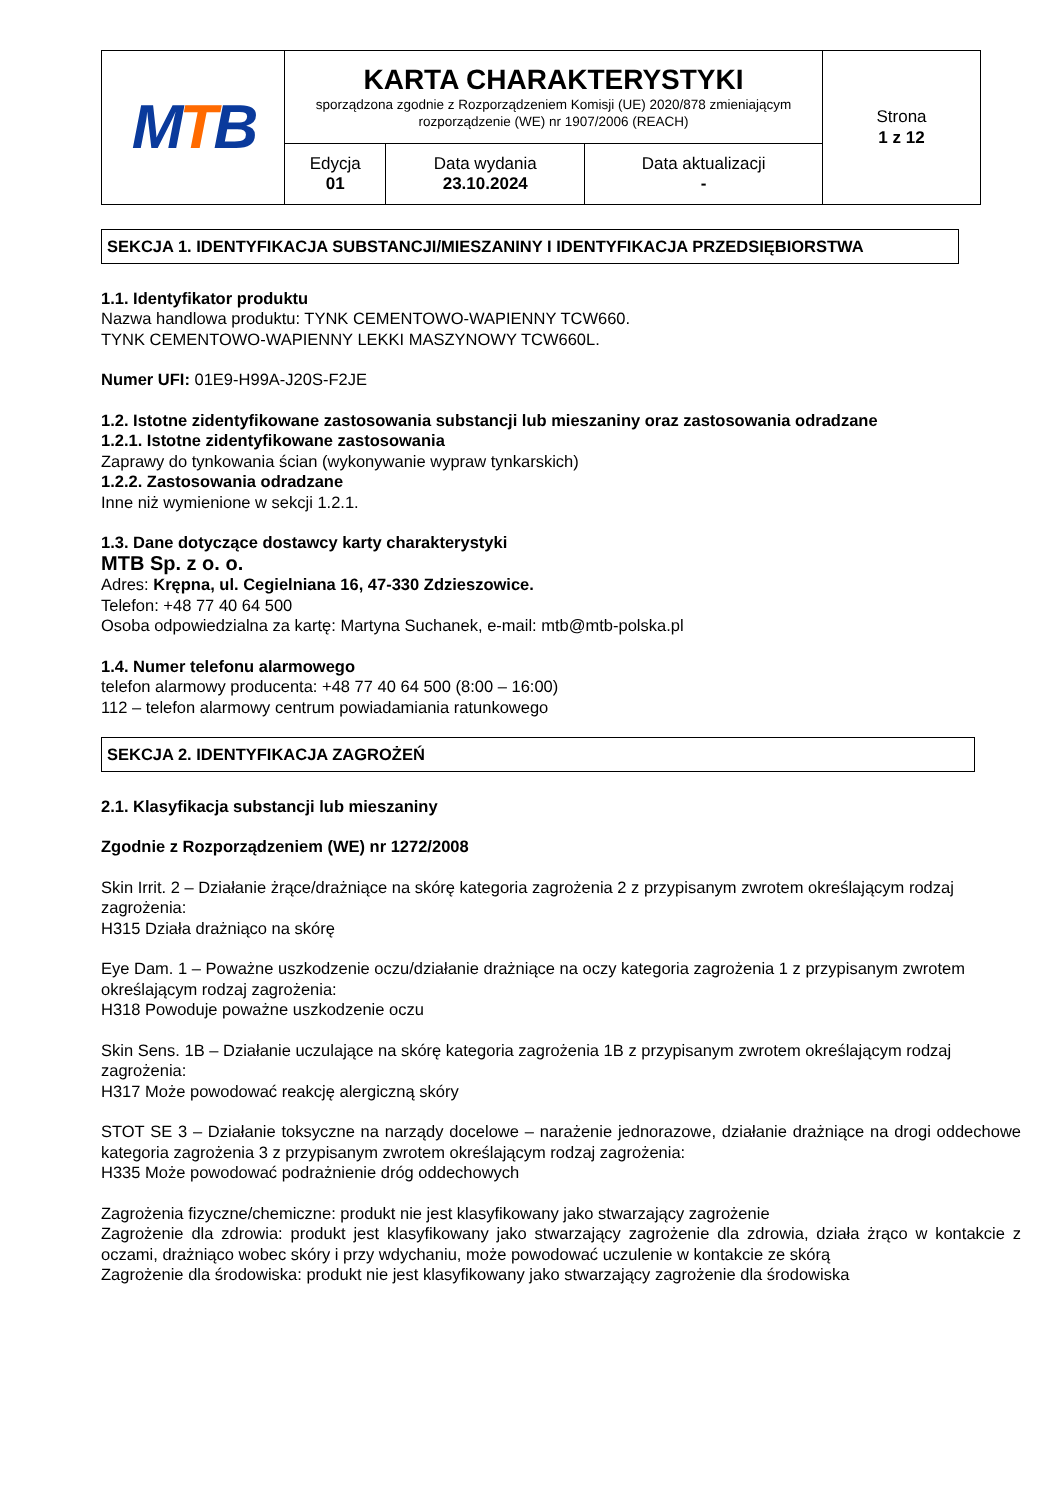| M T B | KARTA CHARAKTERYSTYKI sporządzona zgodnie z Rozporządzeniem Komisji (UE) 2020/878 zmieniającym rozporządzenie (WE) nr 1907/2006 (REACH) | | | Strona 1 z 12 |
| | Edycja 01 | Data wydania 23.10.2024 | Data aktualizacji - | |
SEKCJA 1. IDENTYFIKACJA SUBSTANCJI/MIESZANINY I IDENTYFIKACJA PRZEDSIĘBIORSTWA
1.1. Identyfikator produktu
Nazwa handlowa produktu: TYNK CEMENTOWO-WAPIENNY TCW660.
TYNK CEMENTOWO-WAPIENNY LEKKI MASZYNOWY TCW660L.
Numer UFI: 01E9-H99A-J20S-F2JE
1.2. Istotne zidentyfikowane zastosowania substancji lub mieszaniny oraz zastosowania odradzane
1.2.1. Istotne zidentyfikowane zastosowania
Zaprawy do tynkowania ścian (wykonywanie wypraw tynkarskich)
1.2.2. Zastosowania odradzane
Inne niż wymienione w sekcji 1.2.1.
1.3. Dane dotyczące dostawcy karty charakterystyki
MTB Sp. z o. o.
Adres: Krępna, ul. Cegielniana 16, 47-330 Zdzieszowice.
Telefon: +48 77 40 64 500
Osoba odpowiedzialna za kartę: Martyna Suchanek, e-mail: mtb@mtb-polska.pl
1.4. Numer telefonu alarmowego
telefon alarmowy producenta: +48 77 40 64 500 (8:00 – 16:00)
112 – telefon alarmowy centrum powiadamiania ratunkowego
SEKCJA 2. IDENTYFIKACJA ZAGROŻEŃ
2.1. Klasyfikacja substancji lub mieszaniny
Zgodnie z Rozporządzeniem (WE) nr 1272/2008
Skin Irrit. 2 – Działanie żrące/drażniące na skórę kategoria zagrożenia 2 z przypisanym zwrotem określającym rodzaj zagrożenia:
H315 Działa drażniąco na skórę
Eye Dam. 1 – Poważne uszkodzenie oczu/działanie drażniące na oczy kategoria zagrożenia 1 z przypisanym zwrotem określającym rodzaj zagrożenia:
H318 Powoduje poważne uszkodzenie oczu
Skin Sens. 1B – Działanie uczulające na skórę kategoria zagrożenia 1B z przypisanym zwrotem określającym rodzaj zagrożenia:
H317 Może powodować reakcję alergiczną skóry
STOT SE 3 – Działanie toksyczne na narządy docelowe – narażenie jednorazowe, działanie drażniące na drogi oddechowe kategoria zagrożenia 3 z przypisanym zwrotem określającym rodzaj zagrożenia:
H335 Może powodować podrażnienie dróg oddechowych
Zagrożenia fizyczne/chemiczne: produkt nie jest klasyfikowany jako stwarzający zagrożenie
Zagrożenie dla zdrowia: produkt jest klasyfikowany jako stwarzający zagrożenie dla zdrowia, działa żrąco w kontakcie z oczami, drażniąco wobec skóry i przy wdychaniu, może powodować uczulenie w kontakcie ze skórą
Zagrożenie dla środowiska: produkt nie jest klasyfikowany jako stwarzający zagrożenie dla środowiska